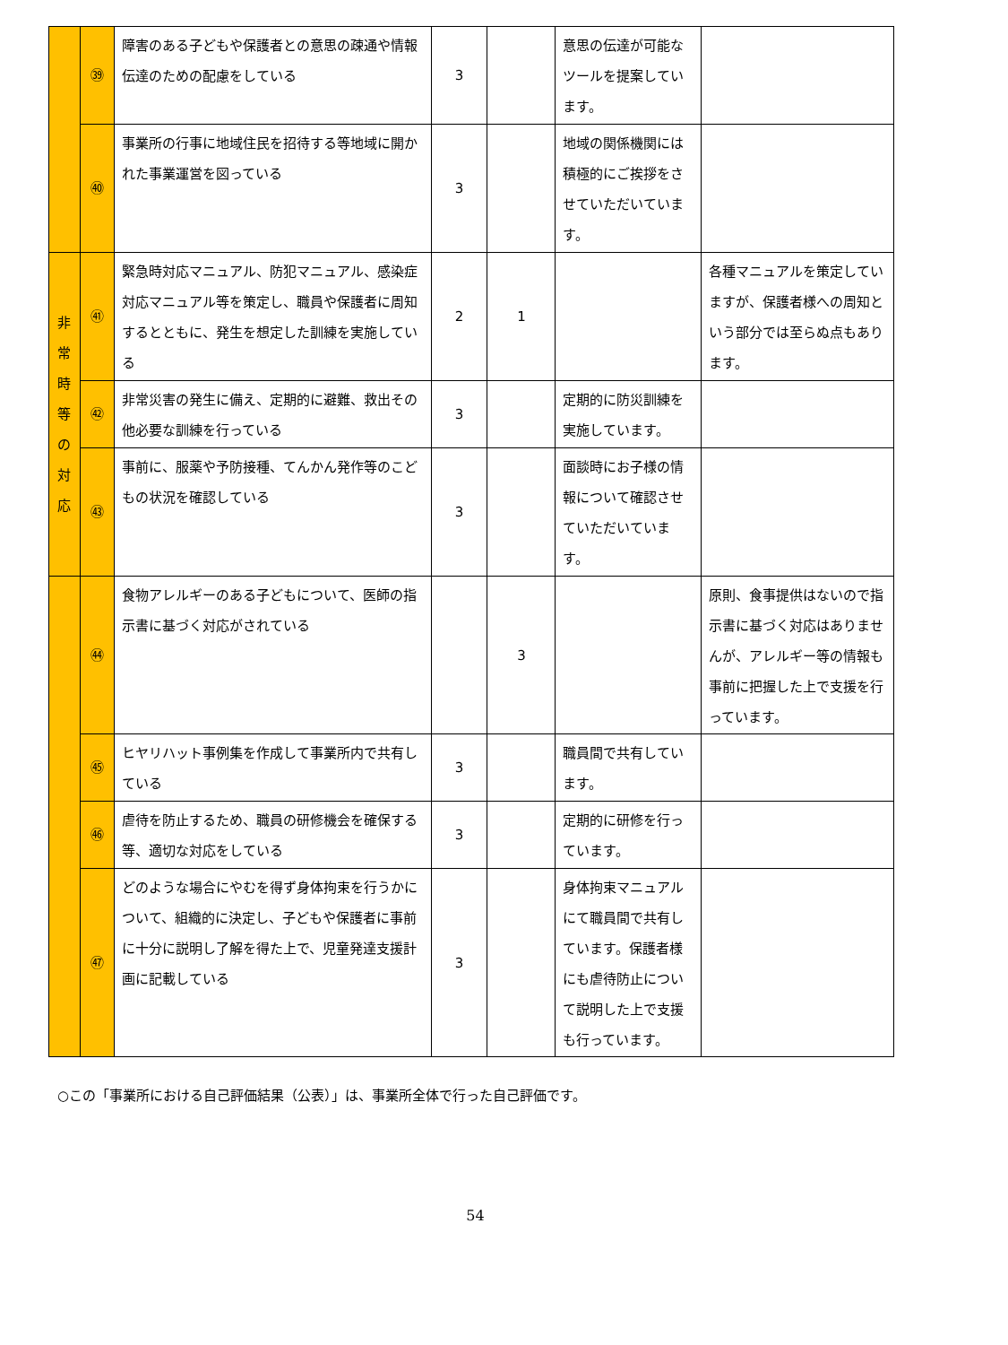| | ㊴ | 障害のある子どもや保護者との意思の疎通や情報伝達のための配慮をしている | 3 | | 意思の伝達が可能なツールを提案しています。 | |
| | ㊵ | 事業所の行事に地域住民を招待する等地域に開かれた事業運営を図っている | 3 | | 地域の関係機関には積極的にご挨拶をさせていただいています。 | |
| 非 常 時 等 の 対 応 | ㊶ | 緊急時対応マニュアル、防犯マニュアル、感染症対応マニュアル等を策定し、職員や保護者に周知するとともに、発生を想定した訓練を実施している | 2 | 1 | | 各種マニュアルを策定していますが、保護者様への周知という部分では至らぬ点もあります。 |
| | ㊷ | 非常災害の発生に備え、定期的に避難、救出その他必要な訓練を行っている | 3 | | 定期的に防災訓練を実施しています。 | |
| | ㊸ | 事前に、服薬や予防接種、てんかん発作等のこどもの状況を確認している | 3 | | 面談時にお子様の情報について確認させていただいています。 | |
| | ㊹ | 食物アレルギーのある子どもについて、医師の指示書に基づく対応がされている | | 3 | | 原則、食事提供はないので指示書に基づく対応はありませんが、アレルギー等の情報も事前に把握した上で支援を行っています。 |
| | ㊺ | ヒヤリハット事例集を作成して事業所内で共有している | 3 | | 職員間で共有しています。 | |
| | ㊻ | 虐待を防止するため、職員の研修機会を確保する等、適切な対応をしている | 3 | | 定期的に研修を行っています。 | |
| | ㊼ | どのような場合にやむを得ず身体拘束を行うかについて、組織的に決定し、子どもや保護者に事前に十分に説明し了解を得た上で、児童発達支援計画に記載している | 3 | | 身体拘束マニュアルにて職員間で共有しています。保護者様にも虐待防止について説明した上で支援も行っています。 | |
○この「事業所における自己評価結果（公表）」は、事業所全体で行った自己評価です。
54